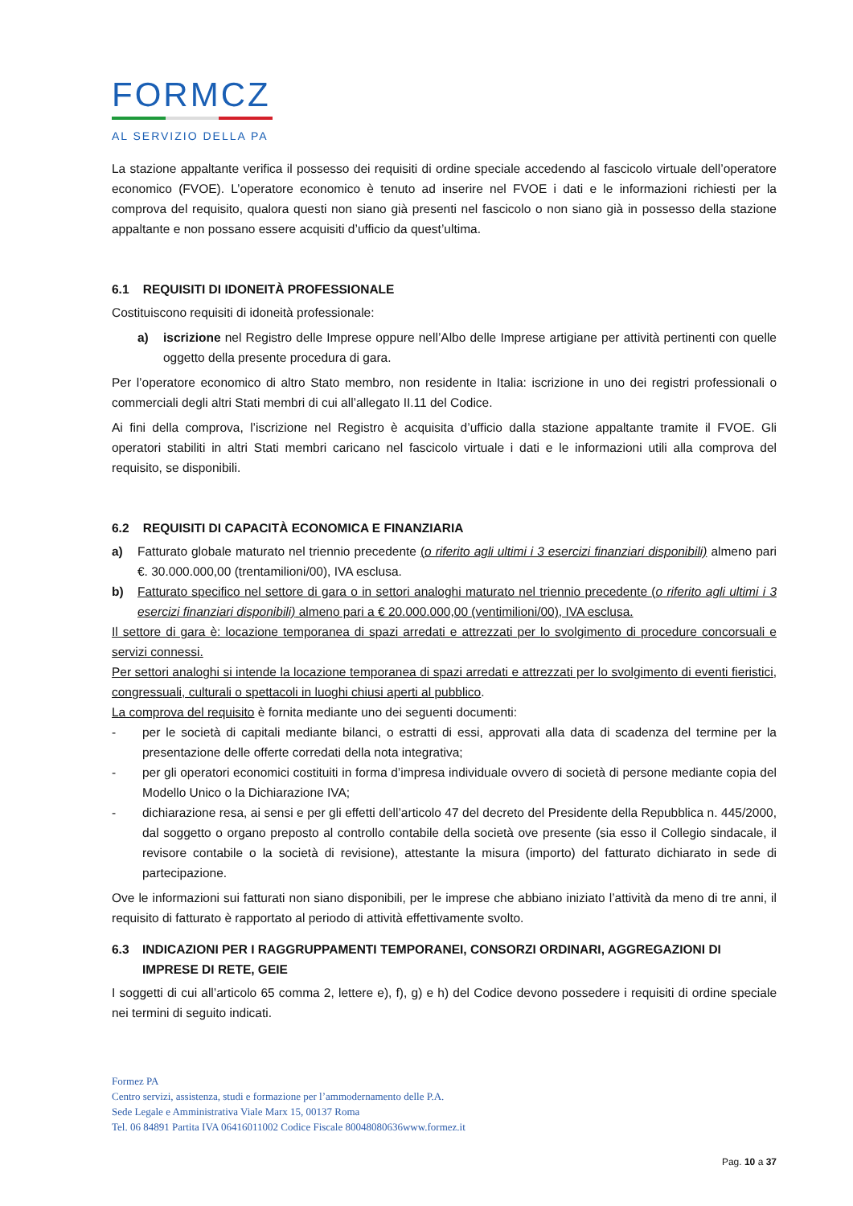FORMCZ
AL SERVIZIO DELLA PA
La stazione appaltante verifica il possesso dei requisiti di ordine speciale accedendo al fascicolo virtuale dell’operatore economico (FVOE). L’operatore economico è tenuto ad inserire nel FVOE i dati e le informazioni richiesti per la comprova del requisito, qualora questi non siano già presenti nel fascicolo o non siano già in possesso della stazione appaltante e non possano essere acquisiti d’ufficio da quest’ultima.
6.1 REQUISITI DI IDONEITÀ PROFESSIONALE
Costituiscono requisiti di idoneità professionale:
a) iscrizione nel Registro delle Imprese oppure nell’Albo delle Imprese artigiane per attività pertinenti con quelle oggetto della presente procedura di gara.
Per l’operatore economico di altro Stato membro, non residente in Italia: iscrizione in uno dei registri professionali o commerciali degli altri Stati membri di cui all’allegato II.11 del Codice.
Ai fini della comprova, l’iscrizione nel Registro è acquisita d’ufficio dalla stazione appaltante tramite il FVOE. Gli operatori stabiliti in altri Stati membri caricano nel fascicolo virtuale i dati e le informazioni utili alla comprova del requisito, se disponibili.
6.2 REQUISITI DI CAPACITÀ ECONOMICA E FINANZIARIA
a) Fatturato globale maturato nel triennio precedente (o riferito agli ultimi i 3 esercizi finanziari disponibili) almeno pari €. 30.000.000,00 (trentamilioni/00), IVA esclusa.
b) Fatturato specifico nel settore di gara o in settori analoghi maturato nel triennio precedente (o riferito agli ultimi i 3 esercizi finanziari disponibili) almeno pari a € 20.000.000,00 (ventimilioni/00), IVA esclusa.
Il settore di gara è: locazione temporanea di spazi arredati e attrezzati per lo svolgimento di procedure concorsuali e servizi connessi.
Per settori analoghi si intende la locazione temporanea di spazi arredati e attrezzati per lo svolgimento di eventi fieristici, congressuali, culturali o spettacoli in luoghi chiusi aperti al pubblico.
La comprova del requisito è fornita mediante uno dei seguenti documenti:
- per le società di capitali mediante bilanci, o estratti di essi, approvati alla data di scadenza del termine per la presentazione delle offerte corredati della nota integrativa;
- per gli operatori economici costituiti in forma d’impresa individuale ovvero di società di persone mediante copia del Modello Unico o la Dichiarazione IVA;
- dichiarazione resa, ai sensi e per gli effetti dell’articolo 47 del decreto del Presidente della Repubblica n. 445/2000, dal soggetto o organo preposto al controllo contabile della società ove presente (sia esso il Collegio sindacale, il revisore contabile o la società di revisione), attestante la misura (importo) del fatturato dichiarato in sede di partecipazione.
Ove le informazioni sui fatturati non siano disponibili, per le imprese che abbiano iniziato l’attività da meno di tre anni, il requisito di fatturato è rapportato al periodo di attività effettivamente svolto.
6.3 INDICAZIONI PER I RAGGRUPPAMENTI TEMPORANEI, CONSORZI ORDINARI, AGGREGAZIONI DI IMPRESE DI RETE, GEIE
I soggetti di cui all’articolo 65 comma 2, lettere e), f), g) e h) del Codice devono possedere i requisiti di ordine speciale nei termini di seguito indicati.
Formez PA
Centro servizi, assistenza, studi e formazione per l’ammodernamento delle P.A.
Sede Legale e Amministrativa Viale Marx 15, 00137 Roma
Tel. 06 84891 Partita IVA 06416011002 Codice Fiscale 80048080636www.formez.it
Pag. 10 a 37